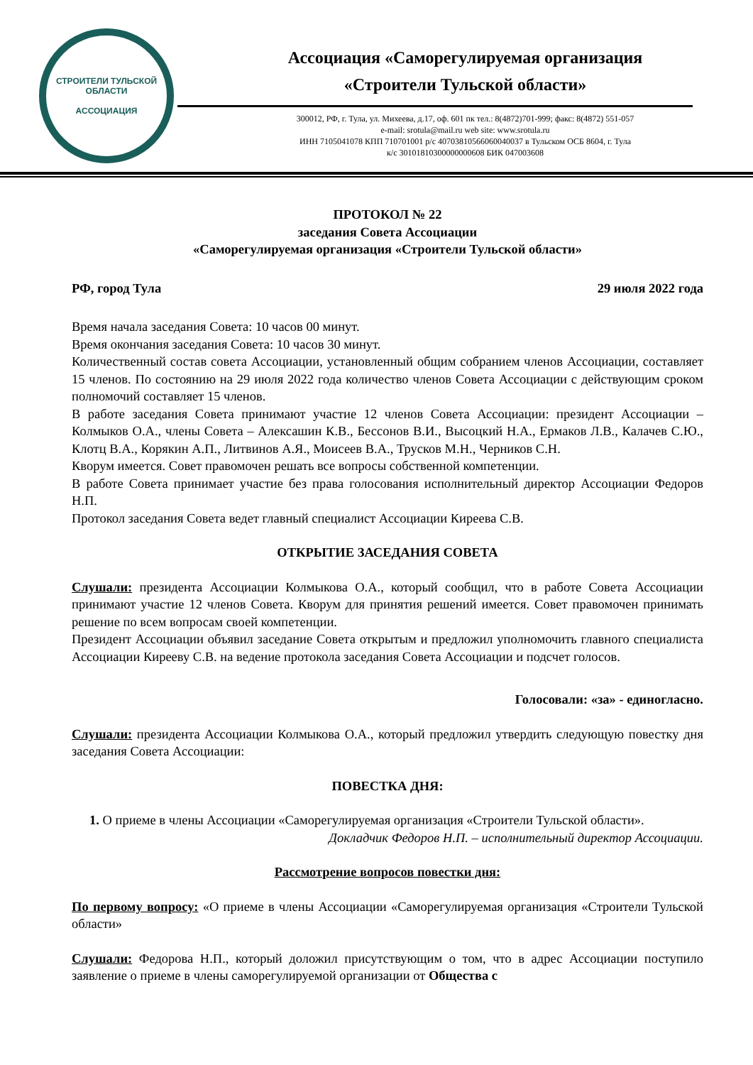СТРОИТЕЛИ ТУЛЬСКОЙ ОБЛАСТИ
АССОЦИАЦИЯ
Ассоциация «Саморегулируемая организация
«Строители Тульской области»
300012, РФ, г. Тула, ул. Михеева, д.17, оф. 601 пк тел.: 8(4872)701-999; факс: 8(4872) 551-057
e-mail: srotula@mail.ru web site: www.srotula.ru
ИНН 7105041078 КПП 710701001 р/с 40703810566060040037 в Тульском ОСБ 8604, г. Тула
к/с 30101810300000000608 БИК 047003608
ПРОТОКОЛ № 22
заседания Совета Ассоциации
«Саморегулируемая организация «Строители Тульской области»
РФ, город Тула 29 июля 2022 года
Время начала заседания Совета: 10 часов 00 минут.
Время окончания заседания Совета: 10 часов 30 минут.
Количественный состав совета Ассоциации, установленный общим собранием членов Ассоциации, составляет 15 членов. По состоянию на 29 июля 2022 года количество членов Совета Ассоциации с действующим сроком полномочий составляет 15 членов.
В работе заседания Совета принимают участие 12 членов Совета Ассоциации: президент Ассоциации – Колмыков О.А., члены Совета – Алексашин К.В., Бессонов В.И., Высоцкий Н.А., Ермаков Л.В., Калачев С.Ю., Клотц В.А., Корякин А.П., Литвинов А.Я., Моисеев В.А., Трусков М.Н., Черников С.Н.
Кворум имеется. Совет правомочен решать все вопросы собственной компетенции.
В работе Совета принимает участие без права голосования исполнительный директор Ассоциации Федоров Н.П.
Протокол заседания Совета ведет главный специалист Ассоциации Киреева С.В.
ОТКРЫТИЕ ЗАСЕДАНИЯ СОВЕТА
Слушали: президента Ассоциации Колмыкова О.А., который сообщил, что в работе Совета Ассоциации принимают участие 12 членов Совета. Кворум для принятия решений имеется. Совет правомочен принимать решение по всем вопросам своей компетенции.
Президент Ассоциации объявил заседание Совета открытым и предложил уполномочить главного специалиста Ассоциации Кирееву С.В. на ведение протокола заседания Совета Ассоциации и подсчет голосов.
Голосовали: «за» - единогласно.
Слушали: президента Ассоциации Колмыкова О.А., который предложил утвердить следующую повестку дня заседания Совета Ассоциации:
ПОВЕСТКА ДНЯ:
1. О приеме в члены Ассоциации «Саморегулируемая организация «Строители Тульской области».
Докладчик Федоров Н.П. – исполнительный директор Ассоциации.
Рассмотрение вопросов повестки дня:
По первому вопросу: «О приеме в члены Ассоциации «Саморегулируемая организация «Строители Тульской области»
Слушали: Федорова Н.П., который доложил присутствующим о том, что в адрес Ассоциации поступило заявление о приеме в члены саморегулируемой организации от Общества с